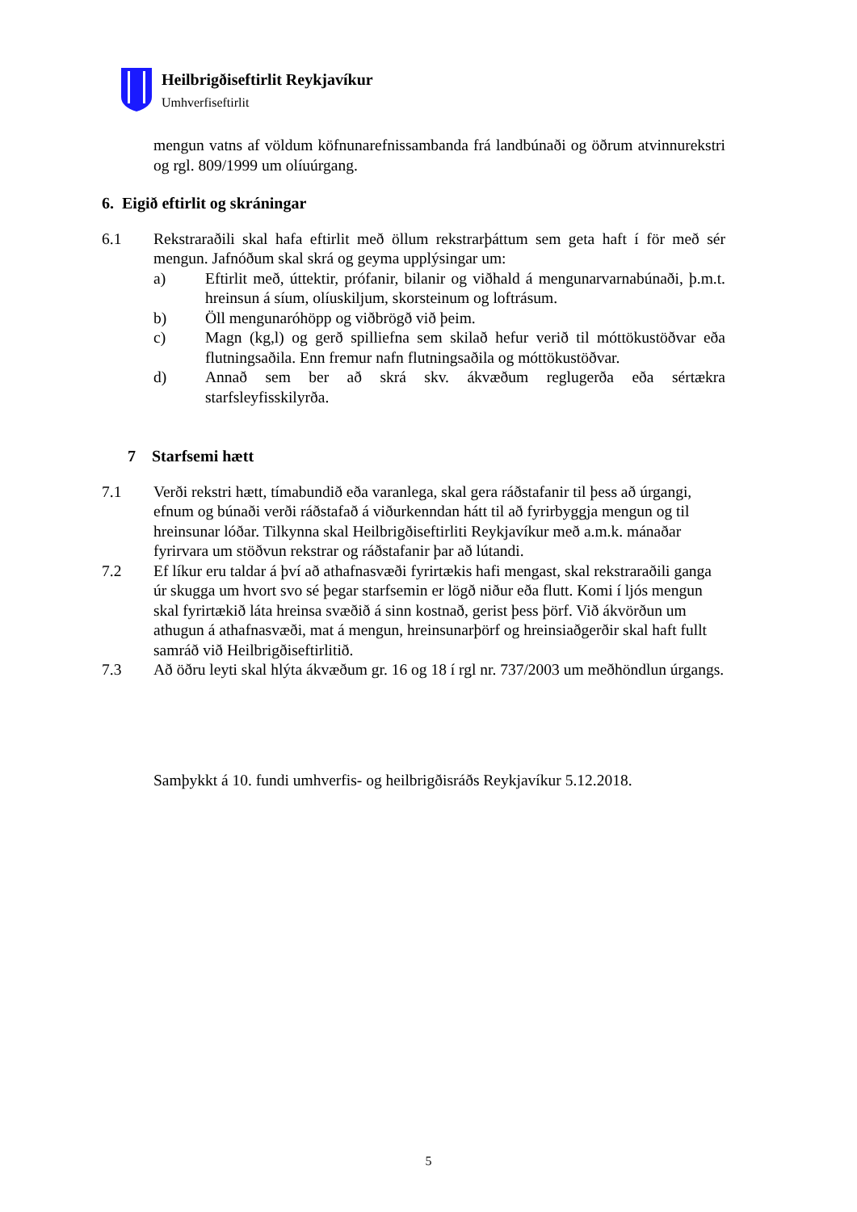Heilbrigðiseftirlit Reykjavíkur
Umhverfiseftirlit
mengun vatns af völdum köfnunarefnissambanda frá landbúnaði og öðrum atvinnurekstri og rgl. 809/1999 um olíuúrgang.
6. Eigið eftirlit og skráningar
6.1 Rekstraraðili skal hafa eftirlit með öllum rekstrarþáttum sem geta haft í för með sér mengun. Jafnóðum skal skrá og geyma upplýsingar um:
a) Eftirlit með, úttektir, prófanir, bilanir og viðhald á mengunarvarnabúnaði, þ.m.t. hreinsun á síum, olíuskiljum, skorsteinum og loftrásum.
b) Öll mengunaróhöpp og viðbrögð við þeim.
c) Magn (kg,l) og gerð spilliefna sem skilað hefur verið til móttökustöðvar eða flutningsaðila. Enn fremur nafn flutningsaðila og móttökustöðvar.
d) Annað sem ber að skrá skv. ákvæðum reglugerða eða sértækra starfsleyfisskilyrða.
7 Starfsemi hætt
7.1 Verði rekstri hætt, tímabundið eða varanlega, skal gera ráðstafanir til þess að úrgangi, efnum og búnaði verði ráðstafað á viðurkenndan hátt til að fyrirbyggja mengun og til hreinsunar lóðar. Tilkynna skal Heilbrigðiseftirliti Reykjavíkur með a.m.k. mánaðar fyrirvara um stöðvun rekstrar og ráðstafanir þar að lútandi.
7.2 Ef líkur eru taldar á því að athafnasvæði fyrirtækis hafi mengast, skal rekstraraðili ganga úr skugga um hvort svo sé þegar starfsemin er lögð niður eða flutt. Komi í ljós mengun skal fyrirtækið láta hreinsa svæðið á sinn kostnað, gerist þess þörf. Við ákvörðun um athugun á athafnasvæði, mat á mengun, hreinsunarþörf og hreinsiaðgerðir skal haft fullt samráð við Heilbrigðiseftirlitið.
7.3 Að öðru leyti skal hlýta ákvæðum gr. 16 og 18 í rgl nr. 737/2003 um meðhöndlun úrgangs.
Samþykkt á 10. fundi umhverfis- og heilbrigðisráðs Reykjavíkur 5.12.2018.
5